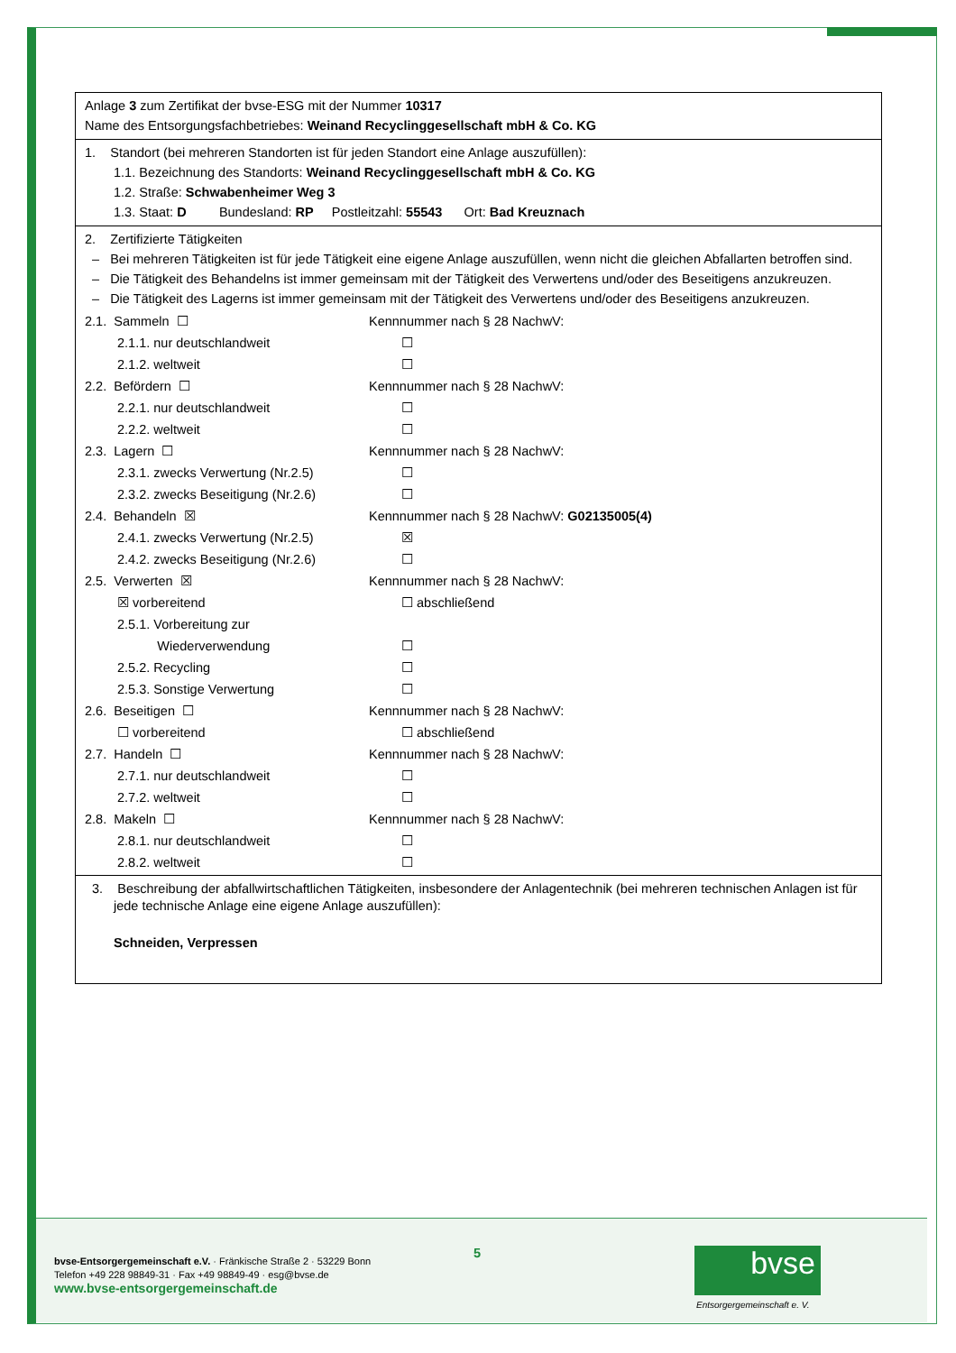Anlage 3 zum Zertifikat der bvse-ESG mit der Nummer 10317
Name des Entsorgungsfachbetriebes: Weinand Recyclinggesellschaft mbH & Co. KG
1. Standort (bei mehreren Standorten ist für jeden Standort eine Anlage auszufüllen):
1.1. Bezeichnung des Standorts: Weinand Recyclinggesellschaft mbH & Co. KG
1.2. Straße: Schwabenheimer Weg 3
1.3. Staat: D Bundesland: RP Postleitzahl: 55543 Ort: Bad Kreuznach
2. Zertifizierte Tätigkeiten
– Bei mehreren Tätigkeiten ist für jede Tätigkeit eine eigene Anlage auszufüllen, wenn nicht die gleichen Abfallarten betroffen sind.
– Die Tätigkeit des Behandelns ist immer gemeinsam mit der Tätigkeit des Verwertens und/oder des Beseitigens anzukreuzen.
– Die Tätigkeit des Lagerns ist immer gemeinsam mit der Tätigkeit des Verwertens und/oder des Beseitigens anzukreuzen.
2.1. Sammeln ☐ Kennnummer nach § 28 NachwV:
2.1.1. nur deutschlandweit ☐
2.1.2. weltweit ☐
2.2. Befördern ☐ Kennnummer nach § 28 NachwV:
2.2.1. nur deutschlandweit ☐
2.2.2. weltweit ☐
2.3. Lagern ☐ Kennnummer nach § 28 NachwV:
2.3.1. zwecks Verwertung (Nr.2.5) ☐
2.3.2. zwecks Beseitigung (Nr.2.6) ☐
2.4. Behandeln ☒ Kennnummer nach § 28 NachwV: G02135005(4)
2.4.1. zwecks Verwertung (Nr.2.5) ☒
2.4.2. zwecks Beseitigung (Nr.2.6) ☐
2.5. Verwerten ☒ Kennnummer nach § 28 NachwV:
☒ vorbereitend ☐ abschließend
2.5.1. Vorbereitung zur
Wiederverwendung
☐
2.5.2. Recycling ☐
2.5.3. Sonstige Verwertung ☐
2.6. Beseitigen ☐ Kennnummer nach § 28 NachwV:
☐ vorbereitend ☐ abschließend
2.7. Handeln ☐ Kennnummer nach § 28 NachwV:
2.7.1. nur deutschlandweit ☐
2.7.2. weltweit ☐
2.8. Makeln ☐ Kennnummer nach § 28 NachwV:
2.8.1. nur deutschlandweit ☐
2.8.2. weltweit ☐
3. Beschreibung der abfallwirtschaftlichen Tätigkeiten, insbesondere der Anlagentechnik (bei mehreren technischen Anlagen ist für jede technische Anlage eine eigene Anlage auszufüllen):
Schneiden, Verpressen
bvse-Entsorgergemeinschaft e.V. · Fränkische Straße 2 · 53229 Bonn
Telefon +49 228 98849-31 · Fax +49 98849-49 · esg@bvse.de
www.bvse-entsorgergemeinschaft.de
5 bvse
Entsorgergemeinschaft e. V.